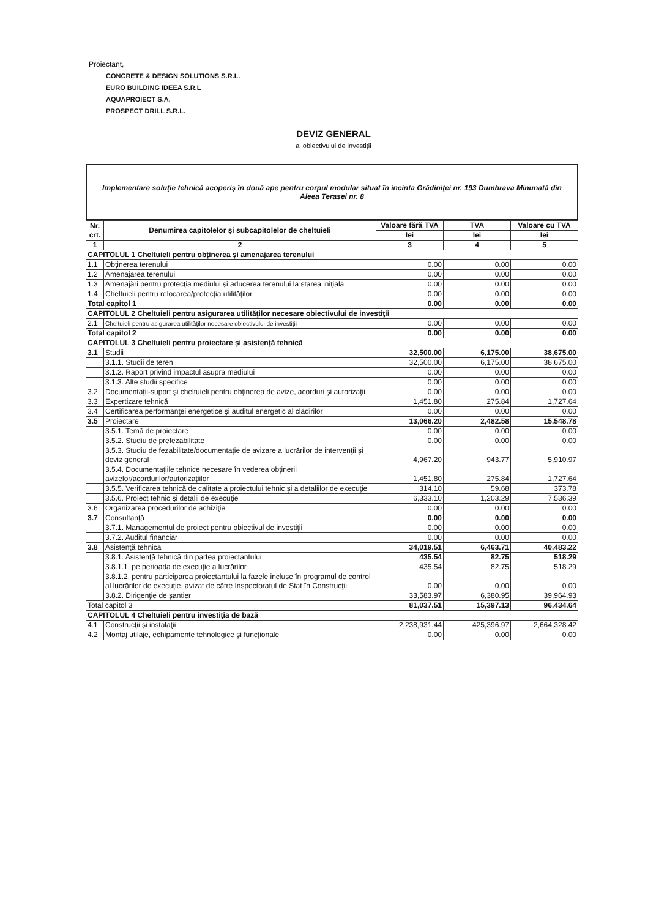Proiectant,
CONCRETE & DESIGN SOLUTIONS S.R.L.
EURO BUILDING IDEEA S.R.L
AQUAPROIECT S.A.
PROSPECT DRILL S.R.L.
DEVIZ GENERAL
al obiectivului de investiţii
Implementare soluţie tehnică acoperiş în două ape pentru corpul modular situat în incinta Grădiniţei nr. 193 Dumbrava Minunată din Aleea Terasei nr. 8
| Nr. crt. | Denumirea capitolelor şi subcapitolelor de cheltuieli | Valoare fără TVA | TVA | Valoare cu TVA |
| --- | --- | --- | --- | --- |
| | | lei | lei | lei |
| 1 | 2 | 3 | 4 | 5 |
| CAPITOLUL 1 Cheltuieli pentru obţinerea şi amenajarea terenului | | | | |
| 1.1 | Obţinerea terenului | 0.00 | 0.00 | 0.00 |
| 1.2 | Amenajarea terenului | 0.00 | 0.00 | 0.00 |
| 1.3 | Amenajări pentru protecţia mediului şi aducerea terenului la starea iniţială | 0.00 | 0.00 | 0.00 |
| 1.4 | Cheltuieli pentru relocarea/protecţia utilităţilor | 0.00 | 0.00 | 0.00 |
| Total capitol 1 | | 0.00 | 0.00 | 0.00 |
| CAPITOLUL 2 Cheltuieli pentru asigurarea utilităţilor necesare obiectivului de investiţii | | | | |
| 2.1 | Cheltuieli pentru asigurarea utilităţilor necesare obiectivului de investiţii | 0.00 | 0.00 | 0.00 |
| Total capitol 2 | | 0.00 | 0.00 | 0.00 |
| CAPITOLUL 3 Cheltuieli pentru proiectare şi asistenţă tehnică | | | | |
| 3.1 | Studii | 32,500.00 | 6,175.00 | 38,675.00 |
| | 3.1.1. Studii de teren | 32,500.00 | 6,175.00 | 38,675.00 |
| | 3.1.2. Raport privind impactul asupra mediului | 0.00 | 0.00 | 0.00 |
| | 3.1.3. Alte studii specifice | 0.00 | 0.00 | 0.00 |
| 3.2 | Documentaţii-suport şi cheltuieli pentru obţinerea de avize, acorduri şi autorizaţii | 0.00 | 0.00 | 0.00 |
| 3.3 | Expertizare tehnică | 1,451.80 | 275.84 | 1,727.64 |
| 3.4 | Certificarea performanţei energetice şi auditul energetic al clădirilor | 0.00 | 0.00 | 0.00 |
| 3.5 | Proiectare | 13,066.20 | 2,482.58 | 15,548.78 |
| | 3.5.1. Temă de proiectare | 0.00 | 0.00 | 0.00 |
| | 3.5.2. Studiu de prefezabilitate | 0.00 | 0.00 | 0.00 |
| | 3.5.3. Studiu de fezabilitate/documentaţie de avizare a lucrărilor de intervenţii şi deviz general | 4,967.20 | 943.77 | 5,910.97 |
| | 3.5.4. Documentaţiile tehnice necesare în vederea obţinerii avizelor/acordurilor/autorizaţiilor | 1,451.80 | 275.84 | 1,727.64 |
| | 3.5.5. Verificarea tehnică de calitate a proiectului tehnic şi a detaliilor de execuţie | 314.10 | 59.68 | 373.78 |
| | 3.5.6. Proiect tehnic şi detalii de execuţie | 6,333.10 | 1,203.29 | 7,536.39 |
| 3.6 | Organizarea procedurilor de achiziţie | 0.00 | 0.00 | 0.00 |
| 3.7 | Consultanţă | 0.00 | 0.00 | 0.00 |
| | 3.7.1. Managementul de proiect pentru obiectivul de investiţii | 0.00 | 0.00 | 0.00 |
| | 3.7.2. Auditul financiar | 0.00 | 0.00 | 0.00 |
| 3.8 | Asistenţă tehnică | 34,019.51 | 6,463.71 | 40,483.22 |
| | 3.8.1. Asistenţă tehnică din partea proiectantului | 435.54 | 82.75 | 518.29 |
| | 3.8.1.1. pe perioada de execuţie a lucrărilor | 435.54 | 82.75 | 518.29 |
| | 3.8.1.2. pentru participarea proiectantului la fazele incluse în programul de control al lucrărilor de execuţie, avizat de către Inspectoratul de Stat în Construcţii | 0.00 | 0.00 | 0.00 |
| | 3.8.2. Dirigenţie de şantier | 33,583.97 | 6,380.95 | 39,964.93 |
| Total capitol 3 | | 81,037.51 | 15,397.13 | 96,434.64 |
| CAPITOLUL 4 Cheltuieli pentru investiţia de bază | | | | |
| 4.1 | Construcţii şi instalaţii | 2,238,931.44 | 425,396.97 | 2,664,328.42 |
| 4.2 | Montaj utilaje, echipamente tehnologice şi funcţionale | 0.00 | 0.00 | 0.00 |